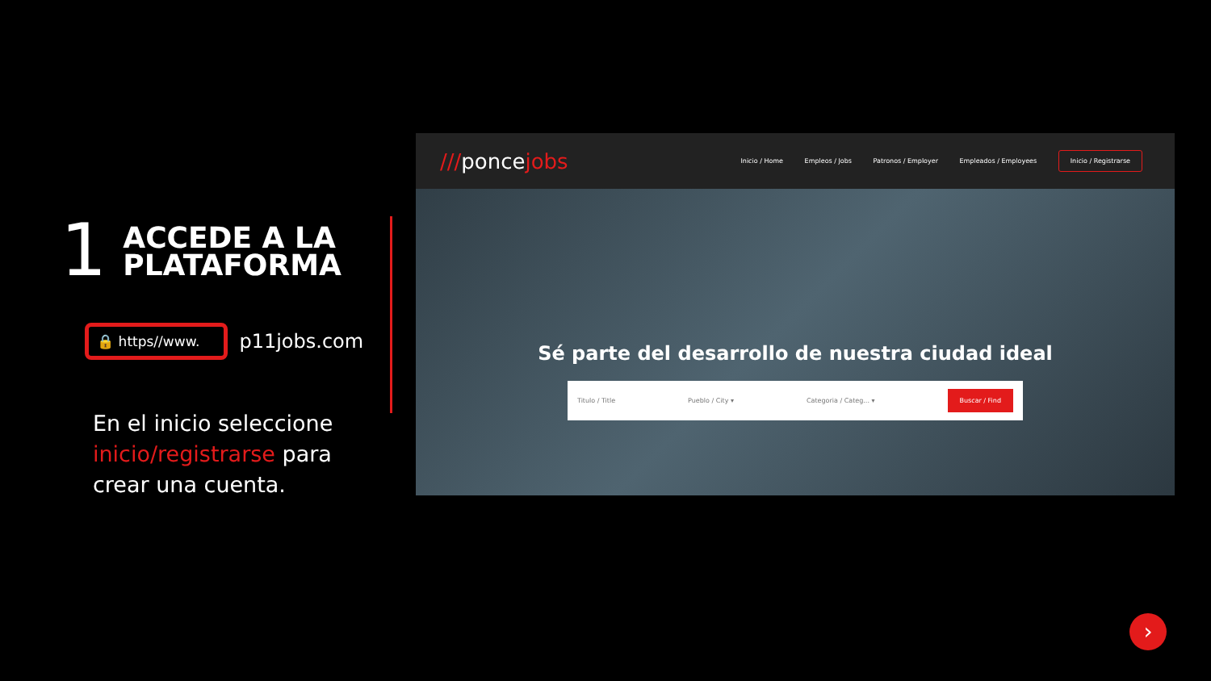1
ACCEDE A LA PLATAFORMA
🔒 https//www.
p11jobs.com
En el inicio seleccione inicio/registrarse para crear una cuenta.
///poncejobs
Inicio / Home Empleos / Jobs Patronos / Employer Empleados / Employees Inicio / Registrarse
Sé parte del desarrollo de nuestra ciudad ideal
Titulo / Title Pueblo / City ▾ Categoria / Categ... ▾ Buscar / Find
›